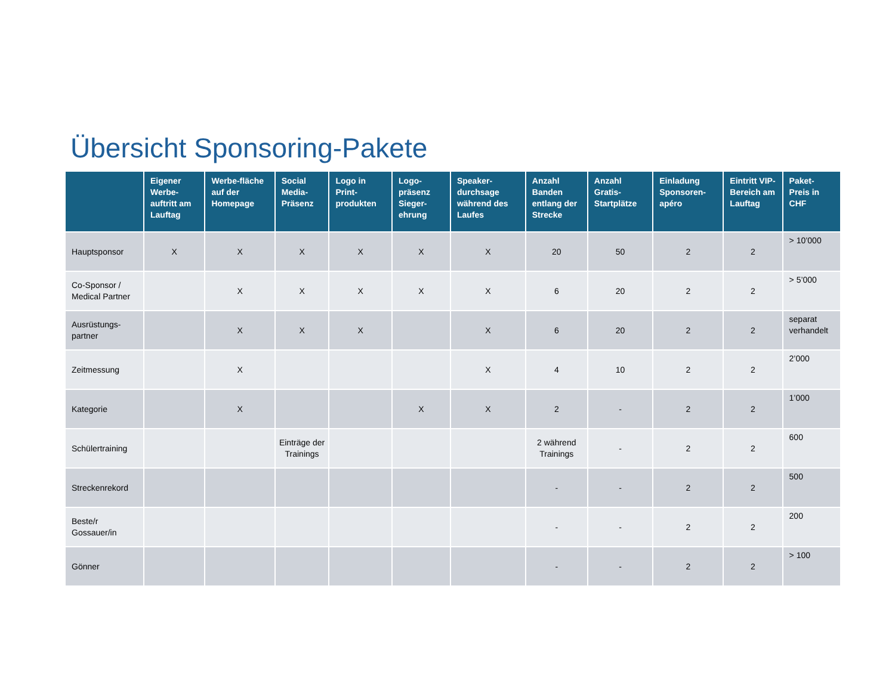Übersicht Sponsoring-Pakete
| | Eigener Werbe-auftritt am Lauftag | Werbe-fläche auf der Homepage | Social Media-Präsenz | Logo in Print-produkten | Logo-präsenz Sieger-ehrung | Speaker-durchsage während des Laufes | Anzahl Banden entlang der Strecke | Anzahl Gratis-Startplätze | Einladung Sponsoren-apéro | Eintritt VIP-Bereich am Lauftag | Paket-Preis in CHF |
| --- | --- | --- | --- | --- | --- | --- | --- | --- | --- | --- | --- |
| Hauptsponsor | X | X | X | X | X | X | 20 | 50 | 2 | 2 | > 10’000 |
| Co-Sponsor / Medical Partner | | X | X | X | X | X | 6 | 20 | 2 | 2 | > 5’000 |
| Ausrüstungs-partner | | X | X | X | | X | 6 | 20 | 2 | 2 | separat verhandelt |
| Zeitmessung | | X | | | | X | 4 | 10 | 2 | 2 | 2’000 |
| Kategorie | | X | | | X | X | 2 | - | 2 | 2 | 1’000 |
| Schülertraining | | | Einträge der Trainings | | | | 2 während Trainings | - | 2 | 2 | 600 |
| Streckenrekord | | | | | | | - | - | 2 | 2 | 500 |
| Beste/r Gossauer/in | | | | | | | - | - | 2 | 2 | 200 |
| Gönner | | | | | | | - | - | 2 | 2 | > 100 |